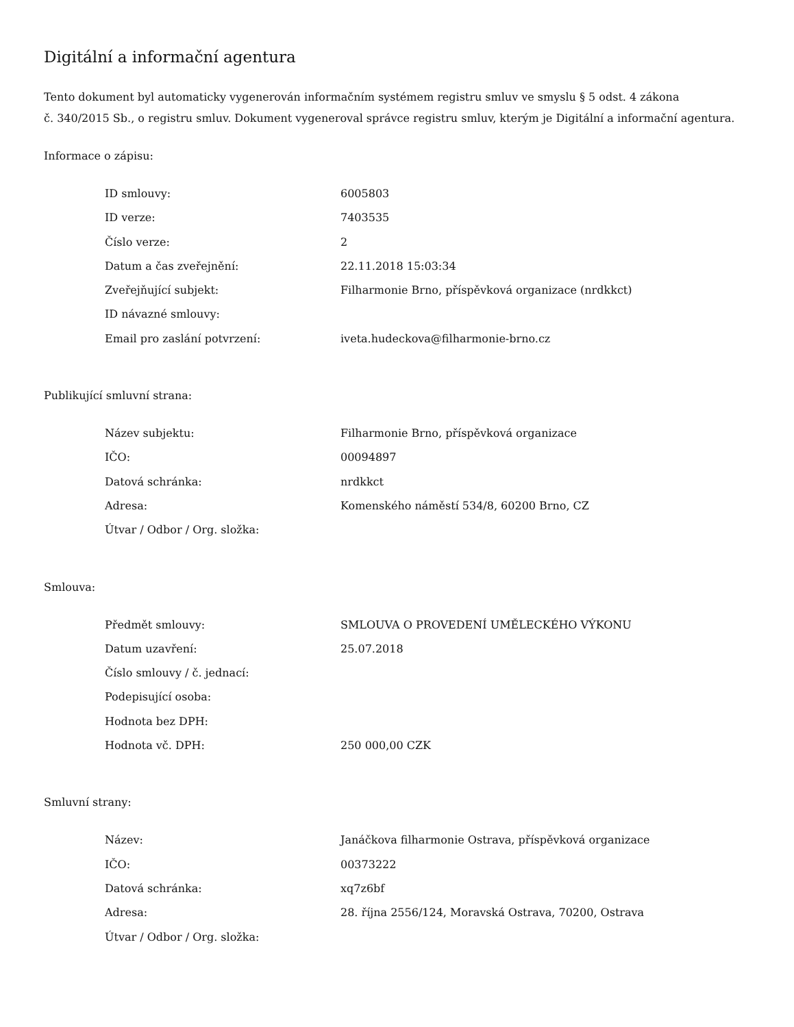Digitální a informační agentura
Tento dokument byl automaticky vygenerován informačním systémem registru smluv ve smyslu § 5 odst. 4 zákona
č. 340/2015 Sb., o registru smluv. Dokument vygeneroval správce registru smluv, kterým je Digitální a informační agentura.
Informace o zápisu:
| ID smlouvy: | 6005803 |
| ID verze: | 7403535 |
| Číslo verze: | 2 |
| Datum a čas zveřejnění: | 22.11.2018 15:03:34 |
| Zveřejňující subjekt: | Filharmonie Brno, příspěvková organizace (nrdkkct) |
| ID návazné smlouvy: | |
| Email pro zaslání potvrzení: | iveta.hudeckova@filharmonie-brno.cz |
Publikující smluvní strana:
| Název subjektu: | Filharmonie Brno, příspěvková organizace |
| IČO: | 00094897 |
| Datová schránka: | nrdkkct |
| Adresa: | Komenského náměstí 534/8, 60200 Brno, CZ |
| Útvar / Odbor / Org. složka: | |
Smlouva:
| Předmět smlouvy: | SMLOUVA O PROVEDENÍ UMĚLECKÉHO VÝKONU |
| Datum uzavření: | 25.07.2018 |
| Číslo smlouvy / č. jednací: | |
| Podepisující osoba: | |
| Hodnota bez DPH: | |
| Hodnota vč. DPH: | 250 000,00 CZK |
Smluvní strany:
| Název: | Janáčkova filharmonie Ostrava, příspěvková organizace |
| IČO: | 00373222 |
| Datová schránka: | xq7z6bf |
| Adresa: | 28. října 2556/124, Moravská Ostrava, 70200, Ostrava |
| Útvar / Odbor / Org. složka: | |